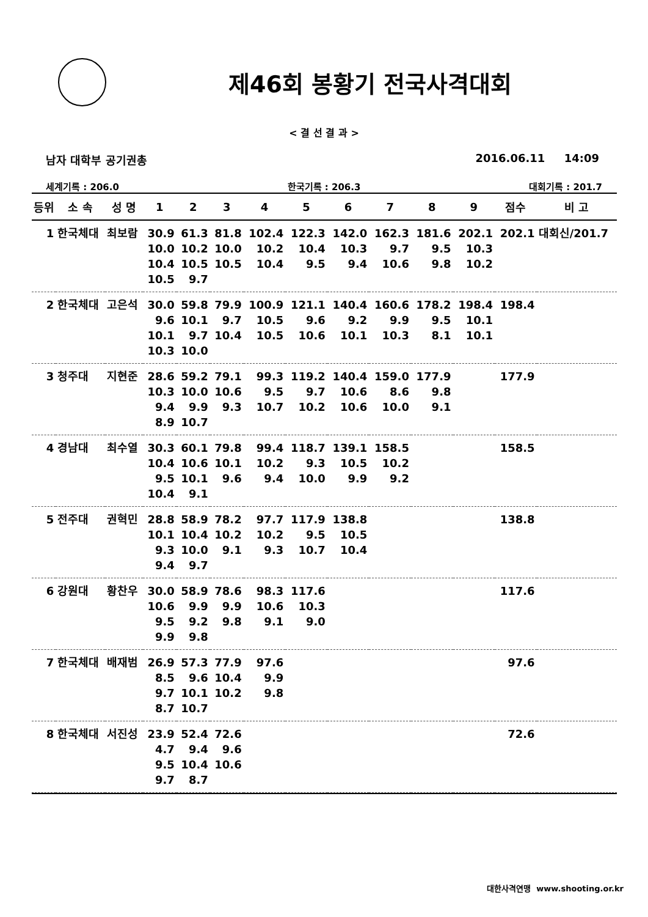제46회 봉황기 전국사격대회
< 결 선 결 과 >
남자 대학부 공기권총 2016.06.11 14:09
세계기록 : 206.0 한국기록 : 206.3 대회기록 : 201.7
| 등위 | 소 속 | 성 명 | 1 | 2 | 3 | 4 | 5 | 6 | 7 | 8 | 9 | 점수 | 비 고 |
| --- | --- | --- | --- | --- | --- | --- | --- | --- | --- | --- | --- | --- | --- |
| 1 | 한국체대 | 최보람 | 30.9 | 61.3 | 81.8 | 102.4 | 122.3 | 142.0 | 162.3 | 181.6 | 202.1 | 202.1 | 대회신/201.7 |
| | | | 10.0 | 10.2 | 10.0 | 10.2 | 10.4 | 10.3 | 9.7 | 9.5 | 10.3 | | |
| | | | 10.4 | 10.5 | 10.5 | 10.4 | 9.5 | 9.4 | 10.6 | 9.8 | 10.2 | | |
| | | | 10.5 | 9.7 | | | | | | | | | |
| 2 | 한국체대 | 고은석 | 30.0 | 59.8 | 79.9 | 100.9 | 121.1 | 140.4 | 160.6 | 178.2 | 198.4 | 198.4 | |
| | | | 9.6 | 10.1 | 9.7 | 10.5 | 9.6 | 9.2 | 9.9 | 9.5 | 10.1 | | |
| | | | 10.1 | 9.7 | 10.4 | 10.5 | 10.6 | 10.1 | 10.3 | 8.1 | 10.1 | | |
| | | | 10.3 | 10.0 | | | | | | | | | |
| 3 | 청주대 | 지현준 | 28.6 | 59.2 | 79.1 | 99.3 | 119.2 | 140.4 | 159.0 | 177.9 | | 177.9 | |
| | | | 10.3 | 10.0 | 10.6 | 9.5 | 9.7 | 10.6 | 8.6 | 9.8 | | | |
| | | | 9.4 | 9.9 | 9.3 | 10.7 | 10.2 | 10.6 | 10.0 | 9.1 | | | |
| | | | 8.9 | 10.7 | | | | | | | | | |
| 4 | 경남대 | 최수열 | 30.3 | 60.1 | 79.8 | 99.4 | 118.7 | 139.1 | 158.5 | | | 158.5 | |
| | | | 10.4 | 10.6 | 10.1 | 10.2 | 9.3 | 10.5 | 10.2 | | | | |
| | | | 9.5 | 10.1 | 9.6 | 9.4 | 10.0 | 9.9 | 9.2 | | | | |
| | | | 10.4 | 9.1 | | | | | | | | | |
| 5 | 전주대 | 권혁민 | 28.8 | 58.9 | 78.2 | 97.7 | 117.9 | 138.8 | | | | 138.8 | |
| | | | 10.1 | 10.4 | 10.2 | 10.2 | 9.5 | 10.5 | | | | | |
| | | | 9.3 | 10.0 | 9.1 | 9.3 | 10.7 | 10.4 | | | | | |
| | | | 9.4 | 9.7 | | | | | | | | | |
| 6 | 강원대 | 황찬우 | 30.0 | 58.9 | 78.6 | 98.3 | 117.6 | | | | | 117.6 | |
| | | | 10.6 | 9.9 | 9.9 | 10.6 | 10.3 | | | | | | |
| | | | 9.5 | 9.2 | 9.8 | 9.1 | 9.0 | | | | | | |
| | | | 9.9 | 9.8 | | | | | | | | | |
| 7 | 한국체대 | 배재범 | 26.9 | 57.3 | 77.9 | 97.6 | | | | | | 97.6 | |
| | | | 8.5 | 9.6 | 10.4 | 9.9 | | | | | | | |
| | | | 9.7 | 10.1 | 10.2 | 9.8 | | | | | | | |
| | | | 8.7 | 10.7 | | | | | | | | | |
| 8 | 한국체대 | 서진성 | 23.9 | 52.4 | 72.6 | | | | | | | 72.6 | |
| | | | 4.7 | 9.4 | 9.6 | | | | | | | | |
| | | | 9.5 | 10.4 | 10.6 | | | | | | | | |
| | | | 9.7 | 8.7 | | | | | | | | | |
대한사격연맹 www.shooting.or.kr